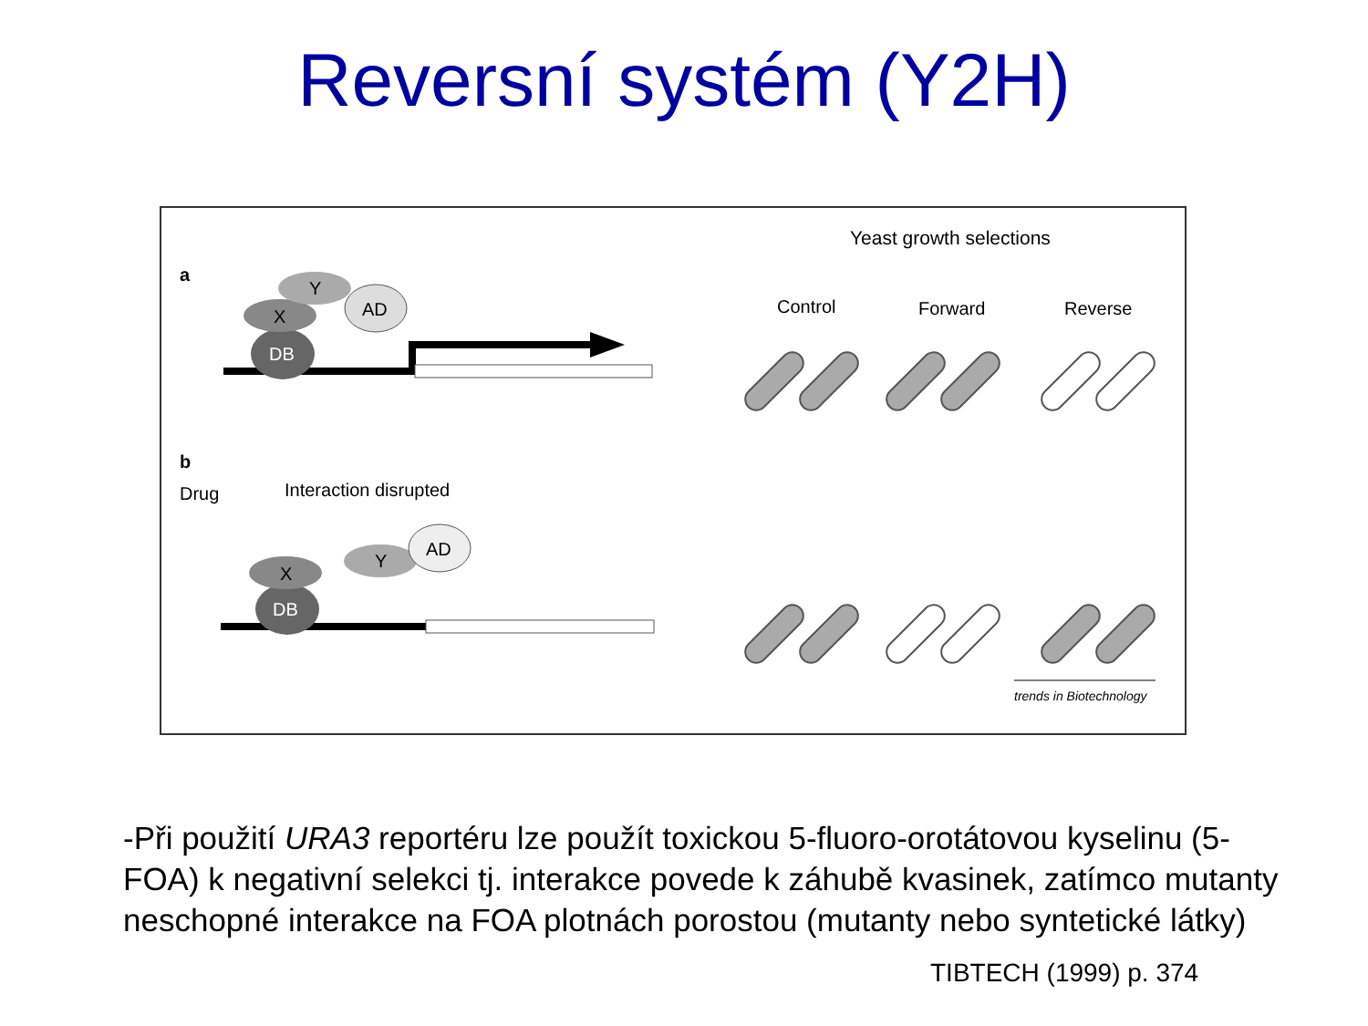Reversní systém (Y2H)
Yeast growth selections
a
Control
Forward
Reverse
DB
X
Y
AD
b
Drug
Interaction disrupted
DB
X
Y
AD
trends in Biotechnology
-Při použití URA3 reportéru lze použít toxickou 5-fluoro-orotátovou kyselinu (5-FOA) k negativní selekci tj. interakce povede k záhubě kvasinek, zatímco mutanty neschopné interakce na FOA plotnách porostou (mutanty nebo syntetické látky)
TIBTECH (1999) p. 374